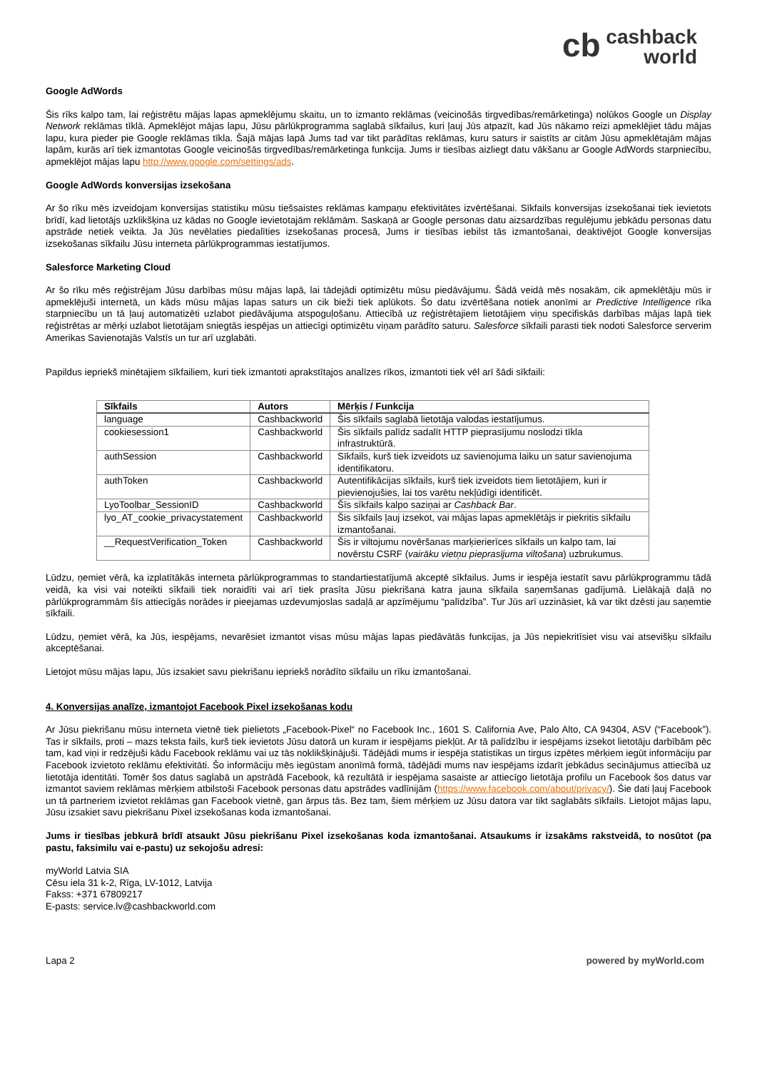cb cashback
world
Google AdWords
Šis rīks kalpo tam, lai reģistrētu mājas lapas apmeklējumu skaitu, un to izmanto reklāmas (veicinošās tirgvedības/remārketinga) nolūkos Google un Display Network reklāmas tīklā. Apmeklējot mājas lapu, Jūsu pārlūkprogramma saglabā sīkfailus, kuri ļauj Jūs atpazīt, kad Jūs nākamo reizi apmeklējiet tādu mājas lapu, kura pieder pie Google reklāmas tīkla. Šajā mājas lapā Jums tad var tikt parādītas reklāmas, kuru saturs ir saistīts ar citām Jūsu apmeklētajām mājas lapām, kurās arī tiek izmantotas Google veicinošās tirgvedības/remārketinga funkcija. Jums ir tiesības aizliegt datu vākšanu ar Google AdWords starpniecību, apmeklējot mājas lapu http://www.google.com/settings/ads.
Google AdWords konversijas izsekošana
Ar šo rīku mēs izveidojam konversijas statistiku mūsu tiešsaistes reklāmas kampaņu efektivitātes izvērtēšanai. Sīkfails konversijas izsekošanai tiek ievietots brīdī, kad lietotājs uzklikšķina uz kādas no Google ievietotajām reklāmām. Saskaņā ar Google personas datu aizsardzības regulējumu jebkādu personas datu apstrāde netiek veikta. Ja Jūs nevēlaties piedalīties izsekošanas procesā, Jums ir tiesības iebilst tās izmantošanai, deaktivējot Google konversijas izsekošanas sīkfailu Jūsu interneta pārlūkprogrammas iestatījumos.
Salesforce Marketing Cloud
Ar šo rīku mēs reģistrējam Jūsu darbības mūsu mājas lapā, lai tādejādi optimizētu mūsu piedāvājumu. Šādā veidā mēs nosakām, cik apmeklētāju mūs ir apmeklējuši internetā, un kāds mūsu mājas lapas saturs un cik bieži tiek aplūkots. Šo datu izvērtēšana notiek anonīmi ar Predictive Intelligence rīka starpniecību un tā ļauj automatizēti uzlabot piedāvājuma atspoguļošanu. Attiecībā uz reģistrētajiem lietotājiem viņu specifiskās darbības mājas lapā tiek reģistrētas ar mērķi uzlabot lietotājam sniegtās iespējas un attiecīgi optimizētu viņam parādīto saturu. Salesforce sīkfaili parasti tiek nodoti Salesforce serverim Amerikas Savienotajās Valstīs un tur arī uzglabāti.
Papildus iepriekš minētajiem sīkfailiem, kuri tiek izmantoti aprakstītajos analīzes rīkos, izmantoti tiek vēl arī šādi sīkfaili:
| Sīkfails | Autors | Mērķis / Funkcija |
| --- | --- | --- |
| language | Cashbackworld | Šis sīkfails saglabā lietotāja valodas iestatījumus. |
| cookiesession1 | Cashbackworld | Šis sīkfails palīdz sadalīt HTTP pieprasījumu noslodzi tīkla infrastruktūrā. |
| authSession | Cashbackworld | Sīkfails, kurš tiek izveidots uz savienojuma laiku un satur savienojuma identifikatoru. |
| authToken | Cashbackworld | Autentifikācijas sīkfails, kurš tiek izveidots tiem lietotājiem, kuri ir pievienojušies, lai tos varētu nekļūdīgi identificēt. |
| LyoToolbar_SessionID | Cashbackworld | Šīs sīkfails kalpo saziņai ar Cashback Bar . |
| lyo_AT_cookie_privacystatement | Cashbackworld | Šis sīkfails ļauj izsekot, vai mājas lapas apmeklētājs ir piekritis sīkfailu izmantošanai. |
| __RequestVerification_Token | Cashbackworld | Šis ir viltojumu novēršanas marķierierīces sīkfails un kalpo tam, lai novērstu CSRF ( vairāku vietņu pieprasījuma viltošana ) uzbrukumus. |
Lūdzu, ņemiet vērā, ka izplatītākās interneta pārlūkprogrammas to standartiestatījumā akceptē sīkfailus. Jums ir iespēja iestatīt savu pārlūkprogrammu tādā veidā, ka visi vai noteikti sīkfaili tiek noraidīti vai arī tiek prasīta Jūsu piekrišana katra jauna sīkfaila saņemšanas gadījumā. Lielākajā daļā no pārlūkprogrammām šīs attiecīgās norādes ir pieejamas uzdevumjoslas sadaļā ar apzīmējumu “palīdzība”. Tur Jūs arī uzzināsiet, kā var tikt dzēsti jau saņemtie sīkfaili.
Lūdzu, ņemiet vērā, ka Jūs, iespējams, nevarēsiet izmantot visas mūsu mājas lapas piedāvātās funkcijas, ja Jūs nepiekritīsiet visu vai atsevišķu sīkfailu akceptēšanai.
Lietojot mūsu mājas lapu, Jūs izsakiet savu piekrišanu iepriekš norādīto sīkfailu un rīku izmantošanai.
4. Konversijas analīze, izmantojot Facebook Pixel izsekošanas kodu
Ar Jūsu piekrišanu mūsu interneta vietnē tiek pielietots „Facebook-Pixel“ no Facebook Inc., 1601 S. California Ave, Palo Alto, CA 94304, ASV (“Facebook”). Tas ir sīkfails, proti – mazs teksta fails, kurš tiek ievietots Jūsu datorā un kuram ir iespējams piekļūt. Ar tā palīdzību ir iespējams izsekot lietotāju darbībām pēc tam, kad viņi ir redzējuši kādu Facebook reklāmu vai uz tās noklikšķinājuši. Tādējādi mums ir iespēja statistikas un tirgus izpētes mērķiem iegūt informāciju par Facebook izvietoto reklāmu efektivitāti. Šo informāciju mēs iegūstam anonīmā formā, tādējādi mums nav iespējams izdarīt jebkādus secinājumus attiecībā uz lietotāja identitāti. Tomēr šos datus saglabā un apstrādā Facebook, kā rezultātā ir iespējama sasaiste ar attiecīgo lietotāja profilu un Facebook šos datus var izmantot saviem reklāmas mērķiem atbilstoši Facebook personas datu apstrādes vadlīnijām (https://www.facebook.com/about/privacy/). Šie dati ļauj Facebook un tā partneriem izvietot reklāmas gan Facebook vietnē, gan ārpus tās. Bez tam, šiem mērķiem uz Jūsu datora var tikt saglabāts sīkfails. Lietojot mājas lapu, Jūsu izsakiet savu piekrišanu Pixel izsekošanas koda izmantošanai.
Jums ir tiesības jebkurā brīdī atsaukt Jūsu piekrišanu Pixel izsekošanas koda izmantošanai. Atsaukums ir izsakāms rakstveidā, to nosūtot (pa pastu, faksimilu vai e-pastu) uz sekojošu adresi:
myWorld Latvia SIA
Cēsu iela 31 k-2, Rīga, LV-1012, Latvija
Fakss: +371 67809217
E-pasts: service.lv@cashbackworld.com
Lapa 2 powered by myWorld.com